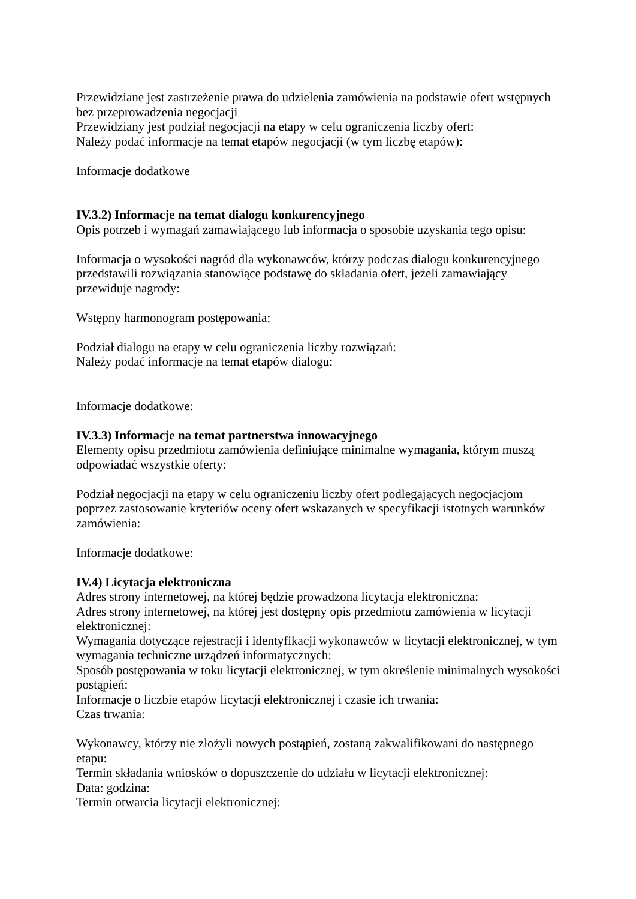Przewidziane jest zastrzeżenie prawa do udzielenia zamówienia na podstawie ofert wstępnych bez przeprowadzenia negocjacji
Przewidziany jest podział negocjacji na etapy w celu ograniczenia liczby ofert:
Należy podać informacje na temat etapów negocjacji (w tym liczbę etapów):
Informacje dodatkowe
IV.3.2) Informacje na temat dialogu konkurencyjnego
Opis potrzeb i wymagań zamawiającego lub informacja o sposobie uzyskania tego opisu:
Informacja o wysokości nagród dla wykonawców, którzy podczas dialogu konkurencyjnego przedstawili rozwiązania stanowiące podstawę do składania ofert, jeżeli zamawiający przewiduje nagrody:
Wstępny harmonogram postępowania:
Podział dialogu na etapy w celu ograniczenia liczby rozwiązań:
Należy podać informacje na temat etapów dialogu:
Informacje dodatkowe:
IV.3.3) Informacje na temat partnerstwa innowacyjnego
Elementy opisu przedmiotu zamówienia definiujące minimalne wymagania, którym muszą odpowiadać wszystkie oferty:
Podział negocjacji na etapy w celu ograniczeniu liczby ofert podlegających negocjacjom poprzez zastosowanie kryteriów oceny ofert wskazanych w specyfikacji istotnych warunków zamówienia:
Informacje dodatkowe:
IV.4) Licytacja elektroniczna
Adres strony internetowej, na której będzie prowadzona licytacja elektroniczna:
Adres strony internetowej, na której jest dostępny opis przedmiotu zamówienia w licytacji elektronicznej:
Wymagania dotyczące rejestracji i identyfikacji wykonawców w licytacji elektronicznej, w tym wymagania techniczne urządzeń informatycznych:
Sposób postępowania w toku licytacji elektronicznej, w tym określenie minimalnych wysokości postąpień:
Informacje o liczbie etapów licytacji elektronicznej i czasie ich trwania:
Czas trwania:
Wykonawcy, którzy nie złożyli nowych postąpień, zostaną zakwalifikowani do następnego etapu:
Termin składania wniosków o dopuszczenie do udziału w licytacji elektronicznej:
Data: godzina:
Termin otwarcia licytacji elektronicznej: